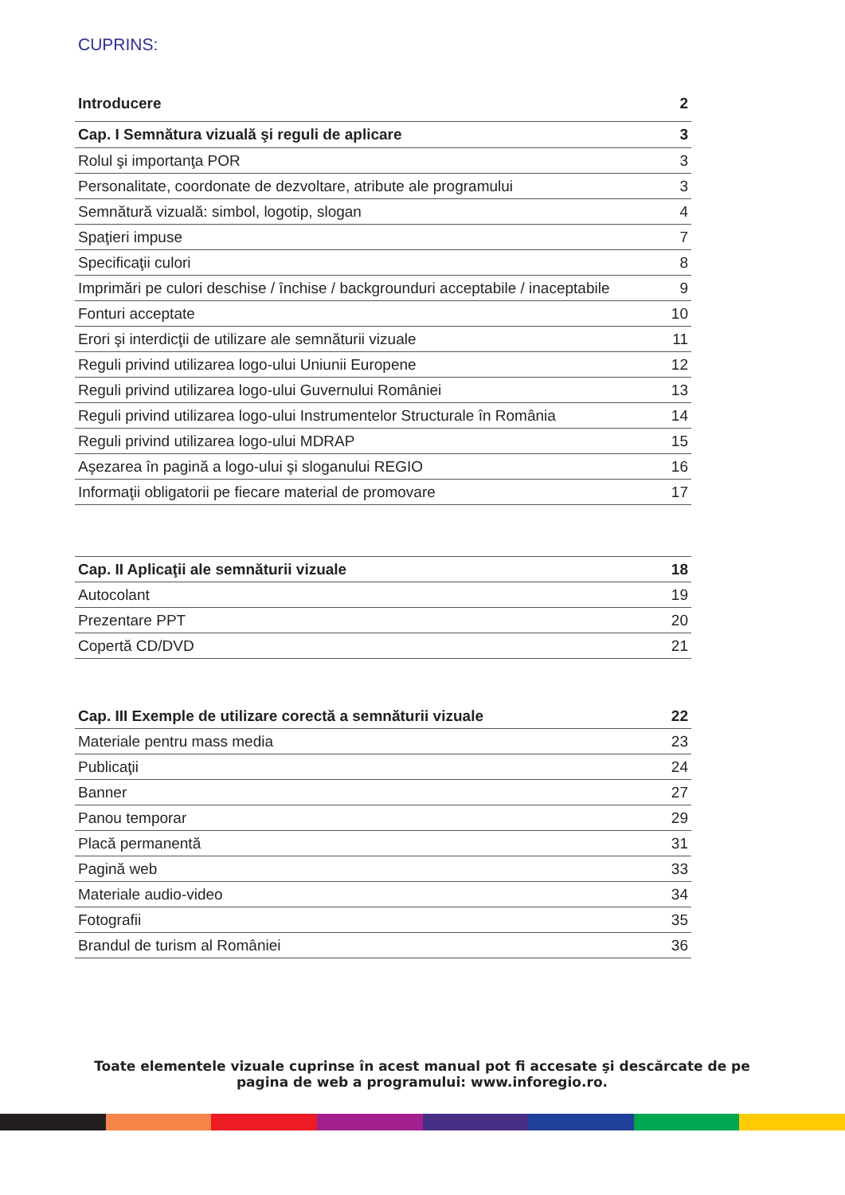CUPRINS:
| Introducere | 2 |
| Cap. I Semnătura vizuală şi reguli de aplicare | 3 |
| Rolul şi importanţa POR | 3 |
| Personalitate, coordonate de dezvoltare, atribute ale programului | 3 |
| Semnătură vizuală: simbol, logotip, slogan | 4 |
| Spaţieri impuse | 7 |
| Specificaţii culori | 8 |
| Imprimări pe culori deschise / închise / backgrounduri acceptabile / inaceptabile | 9 |
| Fonturi acceptate | 10 |
| Erori şi interdicţii de utilizare ale semnăturii vizuale | 11 |
| Reguli privind utilizarea logo-ului Uniunii Europene | 12 |
| Reguli privind utilizarea logo-ului Guvernului României | 13 |
| Reguli privind utilizarea logo-ului Instrumentelor Structurale în România | 14 |
| Reguli privind utilizarea logo-ului MDRAP | 15 |
| Aşezarea în pagină a logo-ului şi sloganului REGIO | 16 |
| Informaţii obligatorii pe fiecare material de promovare | 17 |
| Cap. II Aplicaţii ale semnăturii vizuale | 18 |
| Autocolant | 19 |
| Prezentare PPT | 20 |
| Copertă CD/DVD | 21 |
| Cap. III Exemple de utilizare corectă a semnăturii vizuale | 22 |
| Materiale pentru mass media | 23 |
| Publicaţii | 24 |
| Banner | 27 |
| Panou temporar | 29 |
| Placă permanentă | 31 |
| Pagină web | 33 |
| Materiale audio-video | 34 |
| Fotografii | 35 |
| Brandul de turism al României | 36 |
Toate elementele vizuale cuprinse în acest manual pot fi accesate şi descărcate de pe pagina de web a programului: www.inforegio.ro.